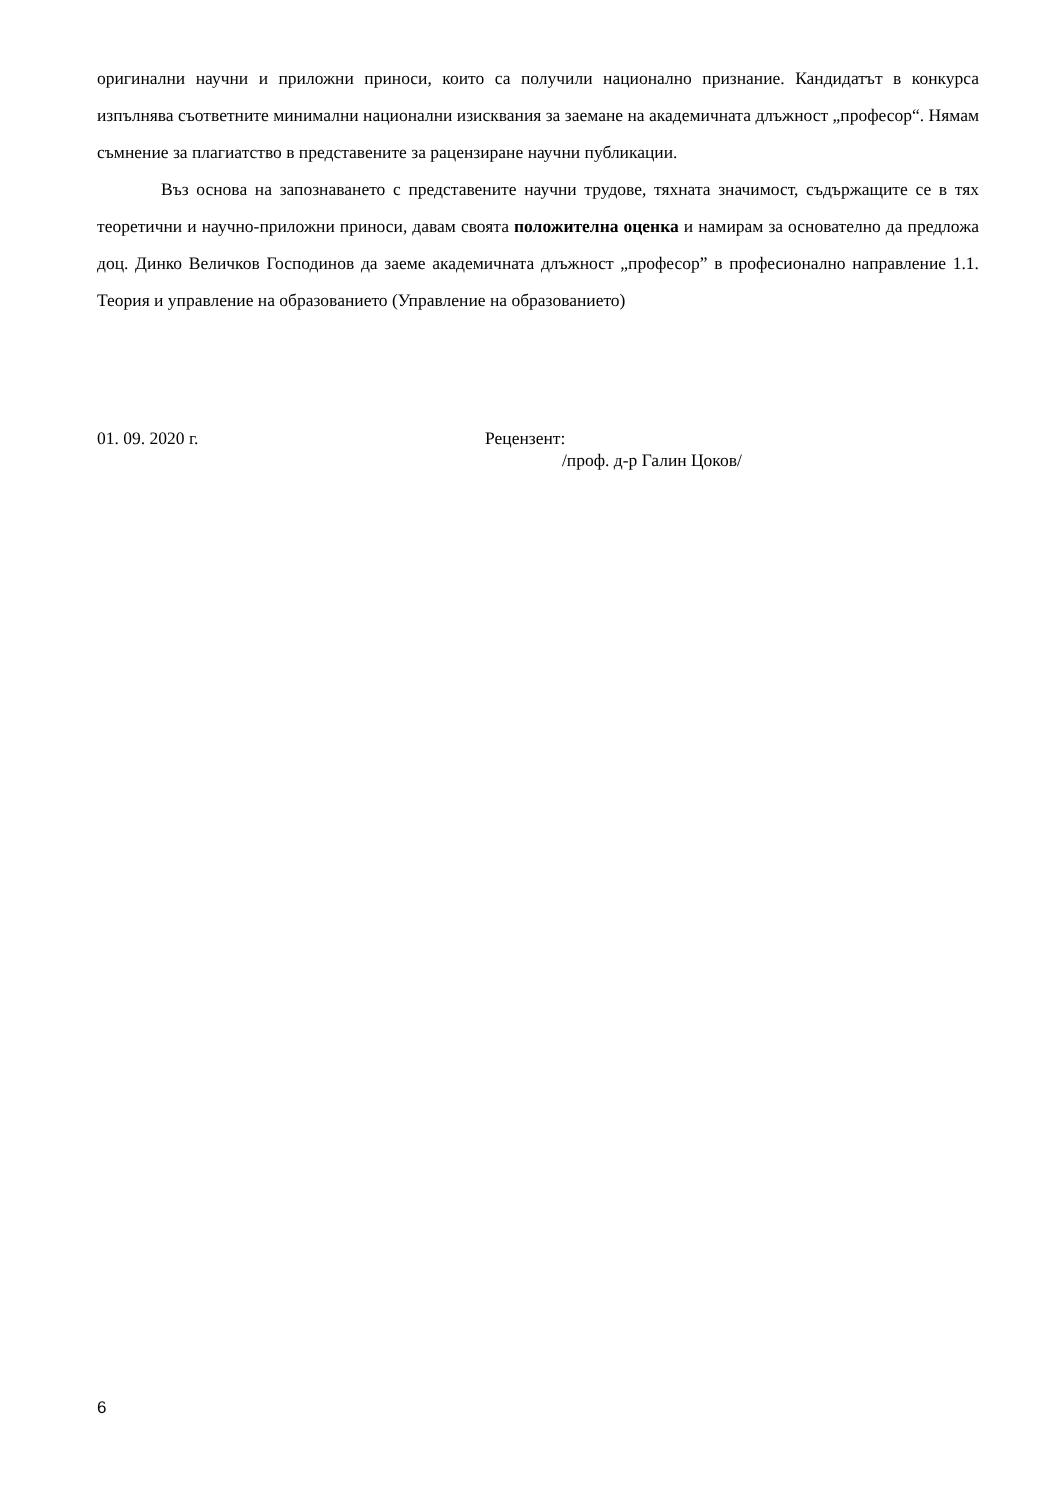оригинални научни и приложни приноси, които са получили национално признание. Кандидатът в конкурса изпълнява съответните минимални национални изисквания за заемане на академичната длъжност „професор“. Нямам съмнение за плагиатство в представените за рацензиране научни публикации.
Въз основа на запознаването с представените научни трудове, тяхната значимост, съдържащите се в тях теоретични и научно-приложни приноси, давам своята положителна оценка и намирам за основателно да предложа доц. Динко Величков Господинов да заеме академичната длъжност „професор” в професионално направление 1.1. Теория и управление на образованието (Управление на образованието)
01. 09. 2020 г. Рецензент:
/проф. д-р Галин Цоков/
6